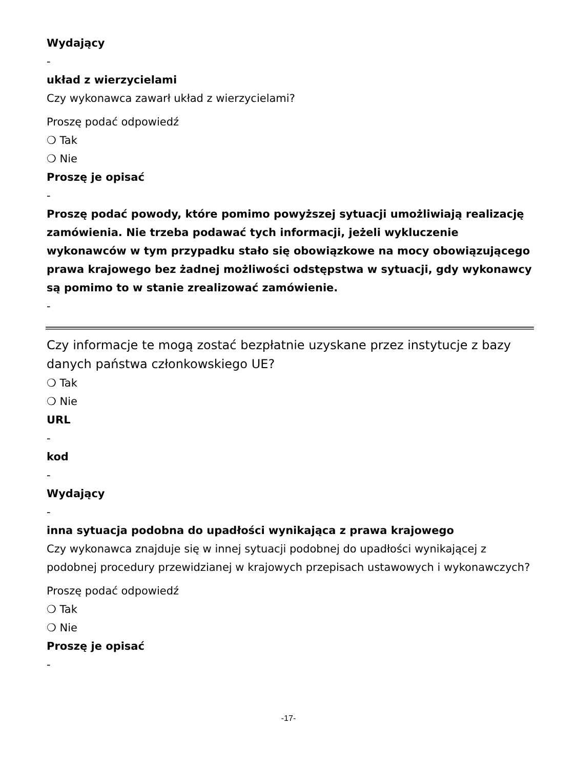Wydający
-
układ z wierzycielami
Czy wykonawca zawarł układ z wierzycielami?
Proszę podać odpowiedź
❍ Tak
❍ Nie
Proszę je opisać
-
Proszę podać powody, które pomimo powyższej sytuacji umożliwiają realizację zamówienia. Nie trzeba podawać tych informacji, jeżeli wykluczenie wykonawców w tym przypadku stało się obowiązkowe na mocy obowiązującego prawa krajowego bez żadnej możliwości odstępstwa w sytuacji, gdy wykonawcy są pomimo to w stanie zrealizować zamówienie.
-
Czy informacje te mogą zostać bezpłatnie uzyskane przez instytucje z bazy danych państwa członkowskiego UE?
❍ Tak
❍ Nie
URL
-
kod
-
Wydający
-
inna sytuacja podobna do upadłości wynikająca z prawa krajowego
Czy wykonawca znajduje się w innej sytuacji podobnej do upadłości wynikającej z podobnej procedury przewidzianej w krajowych przepisach ustawowych i wykonawczych?
Proszę podać odpowiedź
❍ Tak
❍ Nie
Proszę je opisać
-
-17-